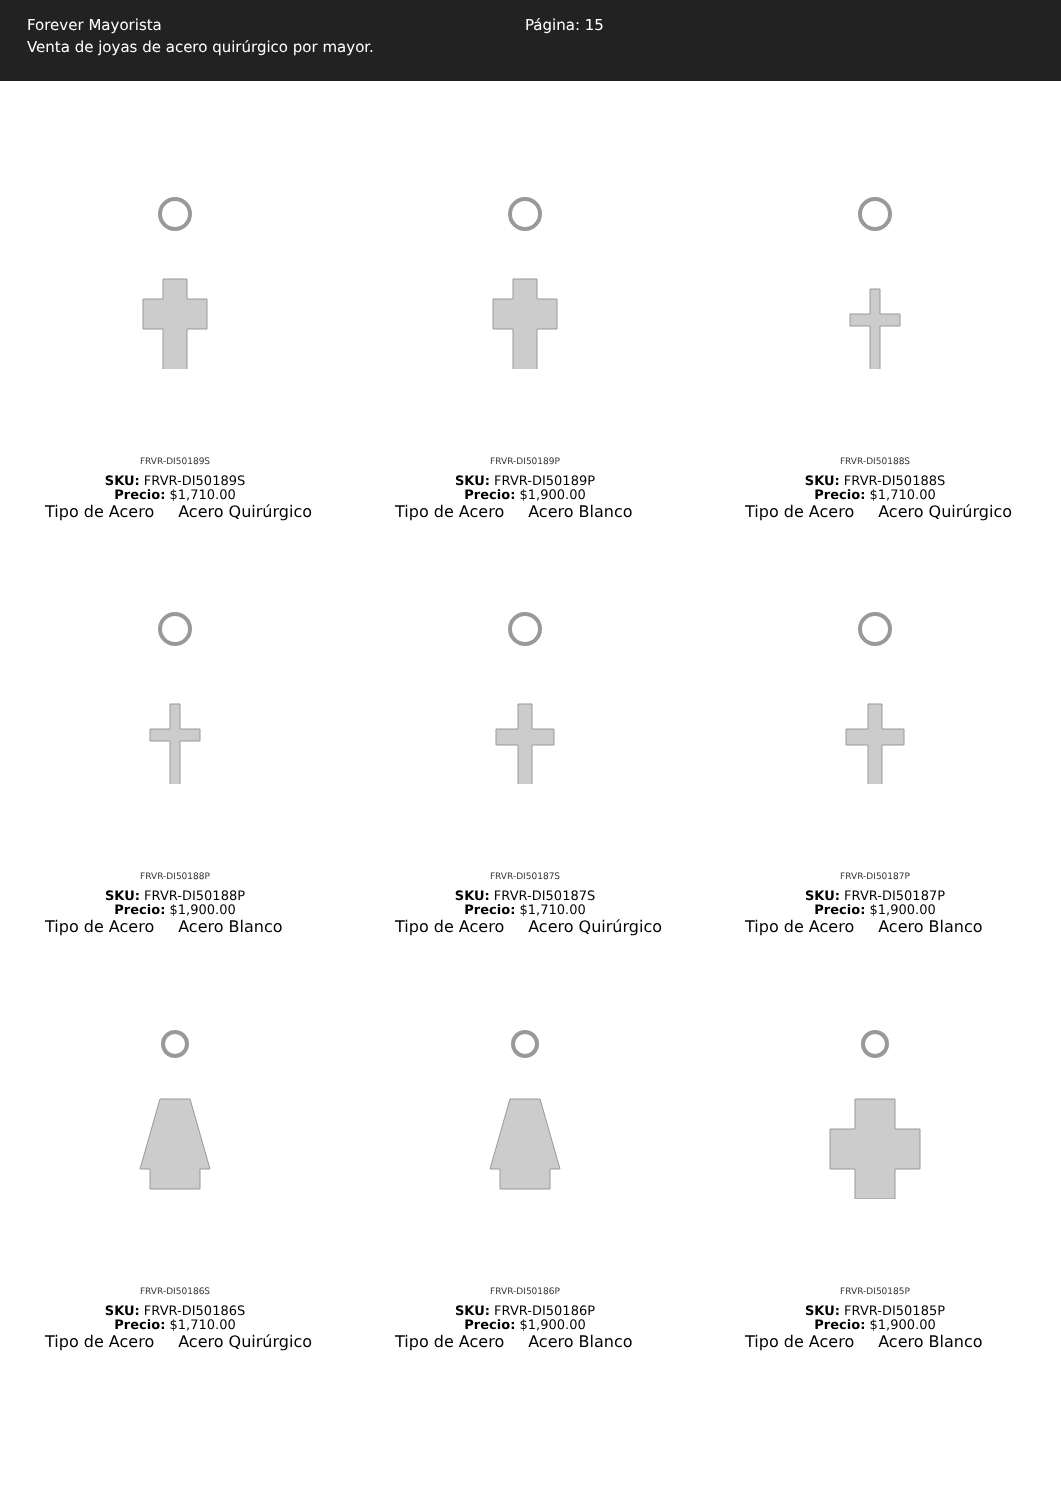Forever Mayorista
Venta de joyas de acero quirúrgico por mayor.
Página: 15
FRVR-DI50189S
SKU: FRVR-DI50189S
Precio: $1,710.00
Tipo de Acero Acero Quirúrgico
FRVR-DI50189P
SKU: FRVR-DI50189P
Precio: $1,900.00
Tipo de Acero Acero Blanco
FRVR-DI50188S
SKU: FRVR-DI50188S
Precio: $1,710.00
Tipo de Acero Acero Quirúrgico
FRVR-DI50188P
SKU: FRVR-DI50188P
Precio: $1,900.00
Tipo de Acero Acero Blanco
FRVR-DI50187S
SKU: FRVR-DI50187S
Precio: $1,710.00
Tipo de Acero Acero Quirúrgico
FRVR-DI50187P
SKU: FRVR-DI50187P
Precio: $1,900.00
Tipo de Acero Acero Blanco
FRVR-DI50186S
SKU: FRVR-DI50186S
Precio: $1,710.00
Tipo de Acero Acero Quirúrgico
FRVR-DI50186P
SKU: FRVR-DI50186P
Precio: $1,900.00
Tipo de Acero Acero Blanco
FRVR-DI50185P
SKU: FRVR-DI50185P
Precio: $1,900.00
Tipo de Acero Acero Blanco